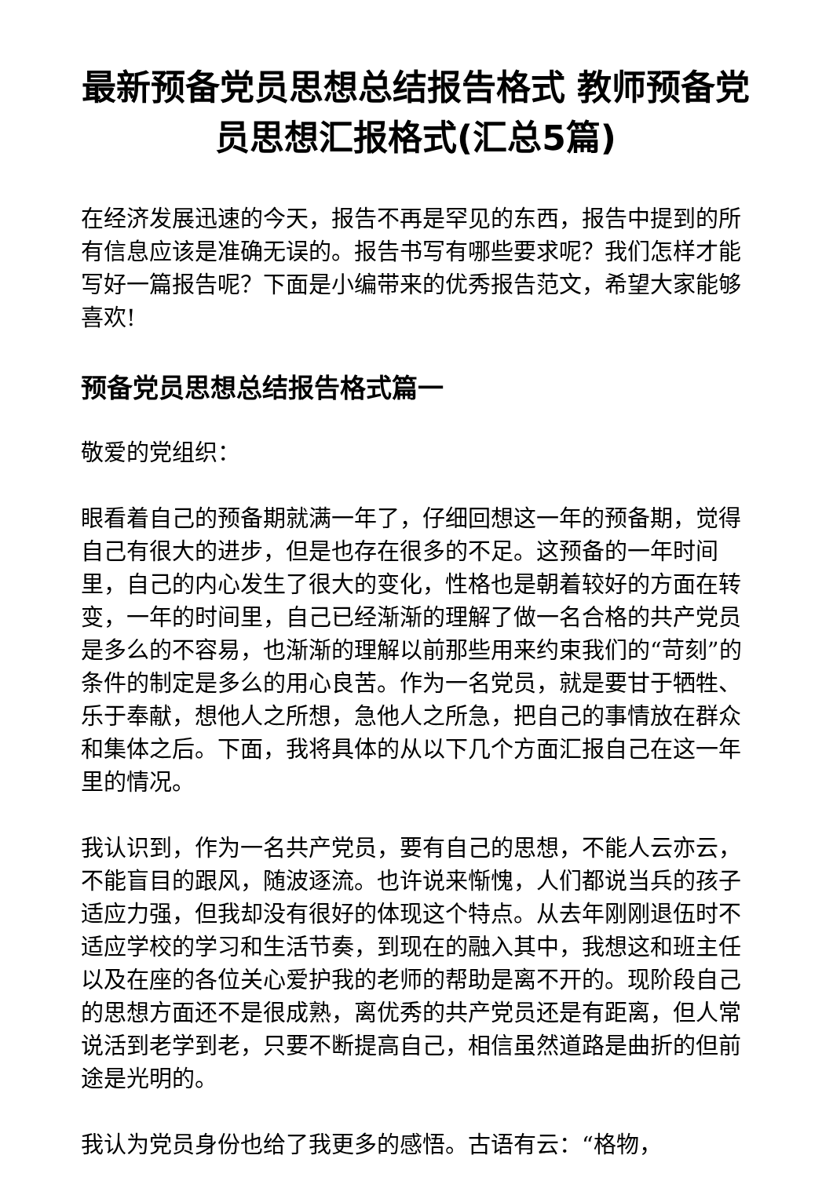最新预备党员思想总结报告格式 教师预备党员思想汇报格式(汇总5篇)
在经济发展迅速的今天，报告不再是罕见的东西，报告中提到的所有信息应该是准确无误的。报告书写有哪些要求呢？我们怎样才能写好一篇报告呢？下面是小编带来的优秀报告范文，希望大家能够喜欢!
预备党员思想总结报告格式篇一
敬爱的党组织：
眼看着自己的预备期就满一年了，仔细回想这一年的预备期，觉得自己有很大的进步，但是也存在很多的不足。这预备的一年时间里，自己的内心发生了很大的变化，性格也是朝着较好的方面在转变，一年的时间里，自己已经渐渐的理解了做一名合格的共产党员是多么的不容易，也渐渐的理解以前那些用来约束我们的“苛刻”的条件的制定是多么的用心良苦。作为一名党员，就是要甘于牺牲、乐于奉献，想他人之所想，急他人之所急，把自己的事情放在群众和集体之后。下面，我将具体的从以下几个方面汇报自己在这一年里的情况。
我认识到，作为一名共产党员，要有自己的思想，不能人云亦云，不能盲目的跟风，随波逐流。也许说来惭愧，人们都说当兵的孩子适应力强，但我却没有很好的体现这个特点。从去年刚刚退伍时不适应学校的学习和生活节奏，到现在的融入其中，我想这和班主任以及在座的各位关心爱护我的老师的帮助是离不开的。现阶段自己的思想方面还不是很成熟，离优秀的共产党员还是有距离，但人常说活到老学到老，只要不断提高自己，相信虽然道路是曲折的但前途是光明的。
我认为党员身份也给了我更多的感悟。古语有云：“格物，